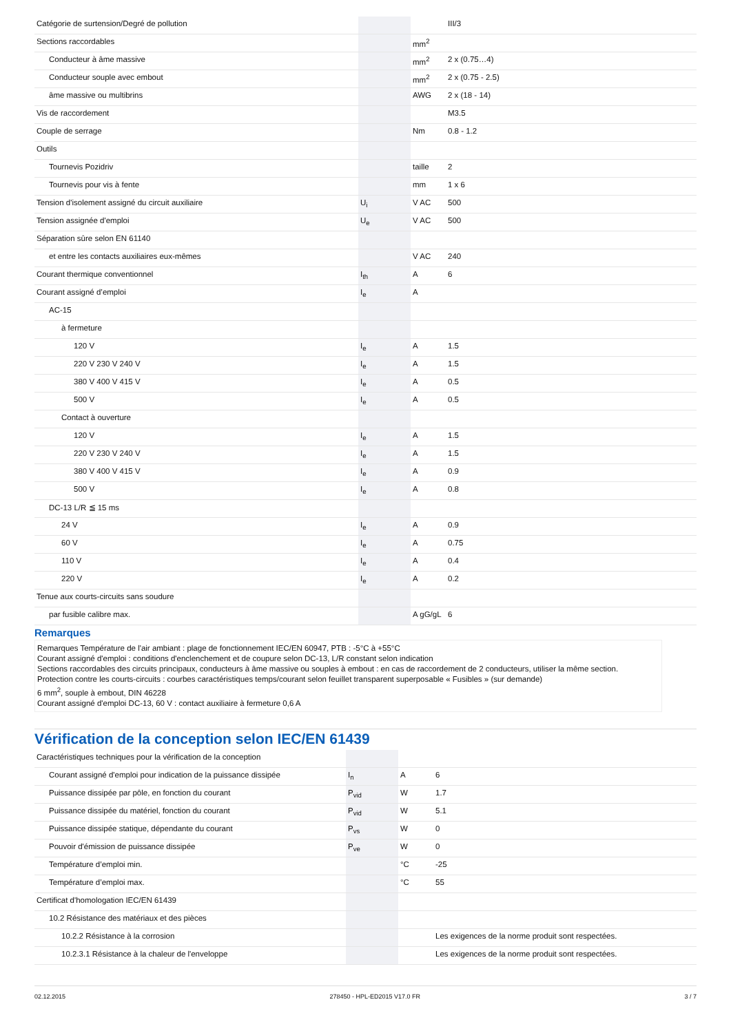| Catégorie de surtension/Degré de pollution | | | III/3 |
| Sections raccordables | | mm<sup>2</sup> | |
| Conducteur à âme massive | | mm<sup>2</sup> | 2 x (0.75…4) |
| Conducteur souple avec embout | | mm<sup>2</sup> | 2 x (0.75 - 2.5) |
| âme massive ou multibrins | | AWG | 2 x (18 - 14) |
| Vis de raccordement | | | M3.5 |
| Couple de serrage | | Nm | 0.8 - 1.2 |
| Outils | | | |
| Tournevis Pozidriv | | taille | 2 |
| Tournevis pour vis à fente | | mm | 1 x 6 |
| Tension d'isolement assigné du circuit auxiliaire | U<sub>i</sub> | V AC | 500 |
| Tension assignée d'emploi | U<sub>e</sub> | V AC | 500 |
| Séparation sûre selon EN 61140 | | | |
| et entre les contacts auxiliaires eux-mêmes | | V AC | 240 |
| Courant thermique conventionnel | I<sub>th</sub> | A | 6 |
| Courant assigné d’emploi | I<sub>e</sub> | A | |
| AC-15 | | | |
| à fermeture | | | |
| 120 V | I<sub>e</sub> | A | 1.5 |
| 220 V 230 V 240 V | I<sub>e</sub> | A | 1.5 |
| 380 V 400 V 415 V | I<sub>e</sub> | A | 0.5 |
| 500 V | I<sub>e</sub> | A | 0.5 |
| Contact à ouverture | | | |
| 120 V | I<sub>e</sub> | A | 1.5 |
| 220 V 230 V 240 V | I<sub>e</sub> | A | 1.5 |
| 380 V 400 V 415 V | I<sub>e</sub> | A | 0.9 |
| 500 V | I<sub>e</sub> | A | 0.8 |
| DC-13 L/R ≦ 15 ms | | | |
| 24 V | I<sub>e</sub> | A | 0.9 |
| 60 V | I<sub>e</sub> | A | 0.75 |
| 110 V | I<sub>e</sub> | A | 0.4 |
| 220 V | I<sub>e</sub> | A | 0.2 |
| Tenue aux courts-circuits sans soudure | | | |
| par fusible calibre max. | | A gG/gL | 6 |
Remarques
Remarques Température de l'air ambiant : plage de fonctionnement IEC/EN 60947, PTB : -5°C à +55°C
Courant assigné d'emploi : conditions d'enclenchement et de coupure selon DC-13, L/R constant selon indication
Sections raccordables des circuits principaux, conducteurs à âme massive ou souples à embout : en cas de raccordement de 2 conducteurs, utiliser la même section.
Protection contre les courts-circuits : courbes caractéristiques temps/courant selon feuillet transparent superposable « Fusibles » (sur demande)
6 mm<sup>2</sup>, souple à embout, DIN 46228
Courant assigné d'emploi DC-13, 60 V : contact auxiliaire à fermeture 0,6 A
Vérification de la conception selon IEC/EN 61439
| Caractéristiques techniques pour la vérification de la conception | | | |
| Courant assigné d'emploi pour indication de la puissance dissipée | I<sub>n</sub> | A | 6 |
| Puissance dissipée par pôle, en fonction du courant | P<sub>vid</sub> | W | 1.7 |
| Puissance dissipée du matériel, fonction du courant | P<sub>vid</sub> | W | 5.1 |
| Puissance dissipée statique, dépendante du courant | P<sub>vs</sub> | W | 0 |
| Pouvoir d'émission de puissance dissipée | P<sub>ve</sub> | W | 0 |
| Température d’emploi min. | | °C | -25 |
| Température d’emploi max. | | °C | 55 |
| Certificat d'homologation IEC/EN 61439 | | | |
| 10.2 Résistance des matériaux et des pièces | | | |
| 10.2.2 Résistance à la corrosion | | | Les exigences de la norme produit sont respectées. |
| 10.2.3.1 Résistance à la chaleur de l'enveloppe | | | Les exigences de la norme produit sont respectées. |
02.12.2015 278450 - HPL-ED2015 V17.0 FR 3 / 7